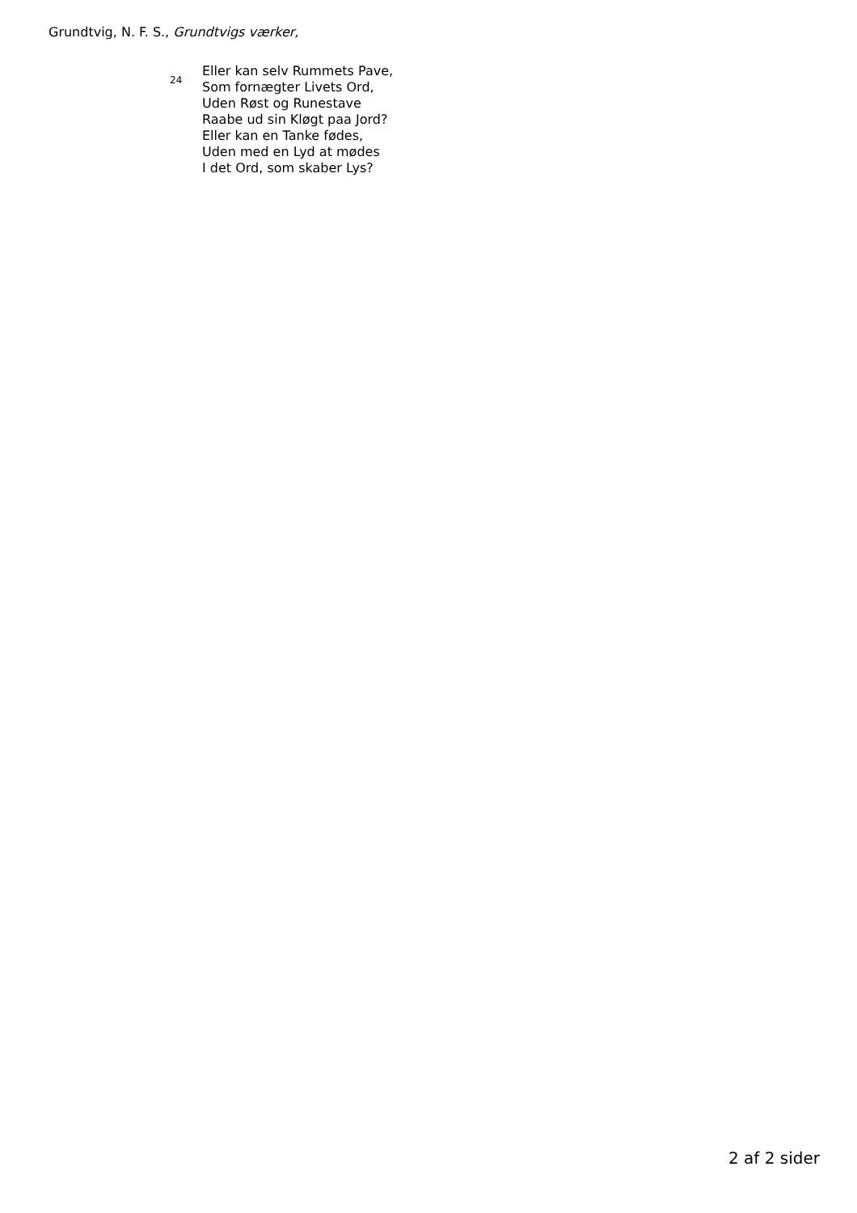Grundtvig, N. F. S., Grundtvigs værker,
24
Eller kan selv Rummets Pave,
Som fornægter Livets Ord,
Uden Røst og Runestave
Raabe ud sin Kløgt paa Jord?
Eller kan en Tanke fødes,
Uden med en Lyd at mødes
I det Ord, som skaber Lys?
2 af 2 sider